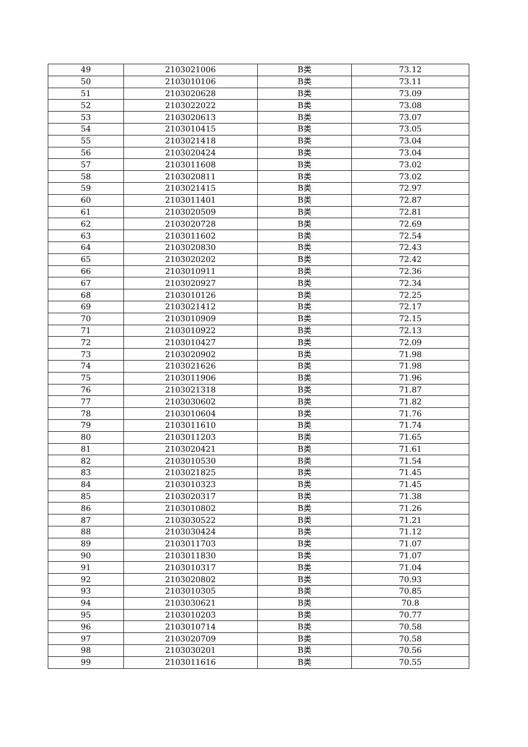| 49 | 2103021006 | B类 | 73.12 |
| 50 | 2103010106 | B类 | 73.11 |
| 51 | 2103020628 | B类 | 73.09 |
| 52 | 2103022022 | B类 | 73.08 |
| 53 | 2103020613 | B类 | 73.07 |
| 54 | 2103010415 | B类 | 73.05 |
| 55 | 2103021418 | B类 | 73.04 |
| 56 | 2103020424 | B类 | 73.04 |
| 57 | 2103011608 | B类 | 73.02 |
| 58 | 2103020811 | B类 | 73.02 |
| 59 | 2103021415 | B类 | 72.97 |
| 60 | 2103011401 | B类 | 72.87 |
| 61 | 2103020509 | B类 | 72.81 |
| 62 | 2103020728 | B类 | 72.69 |
| 63 | 2103011602 | B类 | 72.54 |
| 64 | 2103020830 | B类 | 72.43 |
| 65 | 2103020202 | B类 | 72.42 |
| 66 | 2103010911 | B类 | 72.36 |
| 67 | 2103020927 | B类 | 72.34 |
| 68 | 2103010126 | B类 | 72.25 |
| 69 | 2103021412 | B类 | 72.17 |
| 70 | 2103010909 | B类 | 72.15 |
| 71 | 2103010922 | B类 | 72.13 |
| 72 | 2103010427 | B类 | 72.09 |
| 73 | 2103020902 | B类 | 71.98 |
| 74 | 2103021626 | B类 | 71.98 |
| 75 | 2103011906 | B类 | 71.96 |
| 76 | 2103021318 | B类 | 71.87 |
| 77 | 2103030602 | B类 | 71.82 |
| 78 | 2103010604 | B类 | 71.76 |
| 79 | 2103011610 | B类 | 71.74 |
| 80 | 2103011203 | B类 | 71.65 |
| 81 | 2103020421 | B类 | 71.61 |
| 82 | 2103010530 | B类 | 71.54 |
| 83 | 2103021825 | B类 | 71.45 |
| 84 | 2103010323 | B类 | 71.45 |
| 85 | 2103020317 | B类 | 71.38 |
| 86 | 2103010802 | B类 | 71.26 |
| 87 | 2103030522 | B类 | 71.21 |
| 88 | 2103030424 | B类 | 71.12 |
| 89 | 2103011703 | B类 | 71.07 |
| 90 | 2103011830 | B类 | 71.07 |
| 91 | 2103010317 | B类 | 71.04 |
| 92 | 2103020802 | B类 | 70.93 |
| 93 | 2103010305 | B类 | 70.85 |
| 94 | 2103030621 | B类 | 70.8 |
| 95 | 2103010203 | B类 | 70.77 |
| 96 | 2103010714 | B类 | 70.58 |
| 97 | 2103020709 | B类 | 70.58 |
| 98 | 2103030201 | B类 | 70.56 |
| 99 | 2103011616 | B类 | 70.55 |